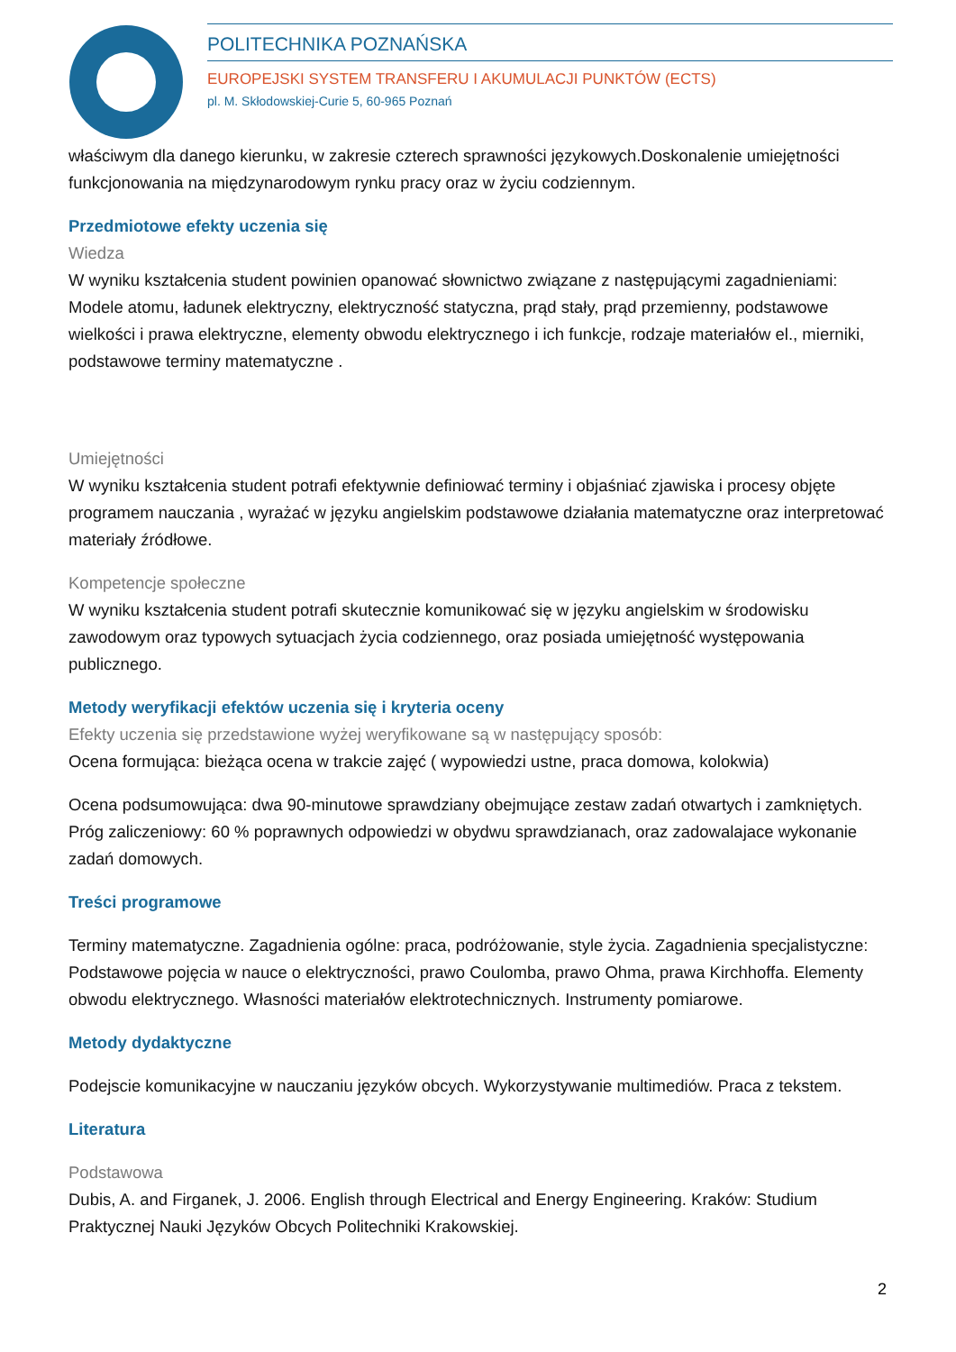POLITECHNIKA POZNAŃSKA
EUROPEJSKI SYSTEM TRANSFERU I AKUMULACJI PUNKTÓW (ECTS)
pl. M. Skłodowskiej-Curie 5, 60-965 Poznań
właściwym dla danego kierunku, w zakresie czterech sprawności językowych.Doskonalenie umiejętności funkcjonowania na międzynarodowym rynku pracy oraz w życiu codziennym.
Przedmiotowe efekty uczenia się
Wiedza
W wyniku kształcenia student powinien opanować słownictwo związane z następującymi zagadnieniami: Modele atomu, ładunek elektryczny, elektryczność statyczna, prąd stały, prąd przemienny, podstawowe wielkości i prawa elektryczne, elementy obwodu elektrycznego i ich funkcje, rodzaje materiałów el., mierniki, podstawowe terminy matematyczne .
Umiejętności
W wyniku kształcenia student potrafi efektywnie definiować terminy i objaśniać zjawiska i procesy objęte programem nauczania , wyrażać w języku angielskim podstawowe działania matematyczne oraz interpretować materiały źródłowe.
Kompetencje społeczne
W wyniku kształcenia student potrafi skutecznie komunikować się w języku angielskim w środowisku zawodowym oraz typowych sytuacjach życia codziennego, oraz posiada umiejętność występowania publicznego.
Metody weryfikacji efektów uczenia się i kryteria oceny
Efekty uczenia się przedstawione wyżej weryfikowane są w następujący sposób:
Ocena formująca: bieżąca ocena w trakcie zajęć ( wypowiedzi ustne, praca domowa, kolokwia)
Ocena podsumowująca: dwa 90-minutowe sprawdziany obejmujące zestaw zadań otwartych i zamkniętych. Próg zaliczeniowy: 60 % poprawnych odpowiedzi w obydwu sprawdzianach, oraz zadowalajace wykonanie zadań domowych.
Treści programowe
Terminy matematyczne. Zagadnienia ogólne: praca, podróżowanie, style życia. Zagadnienia specjalistyczne: Podstawowe pojęcia w nauce o elektryczności, prawo Coulomba, prawo Ohma, prawa Kirchhoffa. Elementy obwodu elektrycznego. Własności materiałów elektrotechnicznych. Instrumenty pomiarowe.
Metody dydaktyczne
Podejscie komunikacyjne w nauczaniu języków obcych. Wykorzystywanie multimediów. Praca z tekstem.
Literatura
Podstawowa
Dubis, A. and Firganek, J. 2006. English through Electrical and Energy Engineering. Kraków: Studium Praktycznej Nauki Języków Obcych Politechniki Krakowskiej.
2